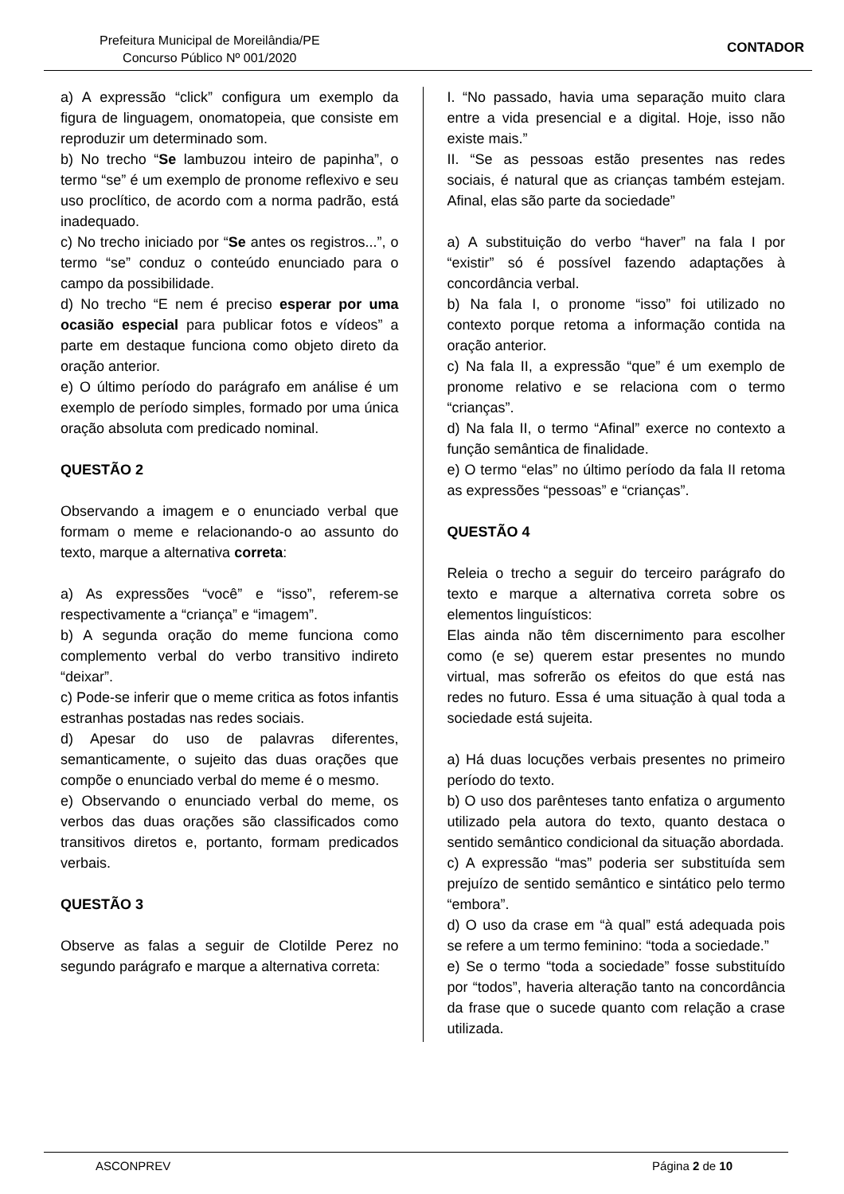Prefeitura Municipal de Moreilândia/PE
Concurso Público Nº 001/2020
CONTADOR
a) A expressão “click” configura um exemplo da figura de linguagem, onomatopeia, que consiste em reproduzir um determinado som.
b) No trecho “Se lambuzou inteiro de papinha”, o termo “se” é um exemplo de pronome reflexivo e seu uso proclítico, de acordo com a norma padrão, está inadequado.
c) No trecho iniciado por “Se antes os registros...”, o termo “se” conduz o conteúdo enunciado para o campo da possibilidade.
d) No trecho “E nem é preciso esperar por uma ocasião especial para publicar fotos e vídeos” a parte em destaque funciona como objeto direto da oração anterior.
e) O último período do parágrafo em análise é um exemplo de período simples, formado por uma única oração absoluta com predicado nominal.
QUESTÃO 2
Observando a imagem e o enunciado verbal que formam o meme e relacionando-o ao assunto do texto, marque a alternativa correta:
a) As expressões “você” e “isso”, referem-se respectivamente a “criança” e “imagem”.
b) A segunda oração do meme funciona como complemento verbal do verbo transitivo indireto “deixar”.
c) Pode-se inferir que o meme critica as fotos infantis estranhas postadas nas redes sociais.
d) Apesar do uso de palavras diferentes, semanticamente, o sujeito das duas orações que compõe o enunciado verbal do meme é o mesmo.
e) Observando o enunciado verbal do meme, os verbos das duas orações são classificados como transitivos diretos e, portanto, formam predicados verbais.
QUESTÃO 3
Observe as falas a seguir de Clotilde Perez no segundo parágrafo e marque a alternativa correta:
I. “No passado, havia uma separação muito clara entre a vida presencial e a digital. Hoje, isso não existe mais.”
II. “Se as pessoas estão presentes nas redes sociais, é natural que as crianças também estejam. Afinal, elas são parte da sociedade”
a) A substituição do verbo “haver” na fala I por “existir” só é possível fazendo adaptações à concordância verbal.
b) Na fala I, o pronome “isso” foi utilizado no contexto porque retoma a informação contida na oração anterior.
c) Na fala II, a expressão “que” é um exemplo de pronome relativo e se relaciona com o termo “crianças”.
d) Na fala II, o termo “Afinal” exerce no contexto a função semântica de finalidade.
e) O termo “elas” no último período da fala II retoma as expressões “pessoas” e “crianças”.
QUESTÃO 4
Releia o trecho a seguir do terceiro parágrafo do texto e marque a alternativa correta sobre os elementos linguísticos:
Elas ainda não têm discernimento para escolher como (e se) querem estar presentes no mundo virtual, mas sofrerão os efeitos do que está nas redes no futuro. Essa é uma situação à qual toda a sociedade está sujeita.
a) Há duas locuções verbais presentes no primeiro período do texto.
b) O uso dos parênteses tanto enfatiza o argumento utilizado pela autora do texto, quanto destaca o sentido semântico condicional da situação abordada.
c) A expressão “mas” poderia ser substituída sem prejuízo de sentido semântico e sintático pelo termo “embora”.
d) O uso da crase em “à qual” está adequada pois se refere a um termo feminino: “toda a sociedade.”
e) Se o termo “toda a sociedade” fosse substituído por “todos”, haveria alteração tanto na concordância da frase que o sucede quanto com relação a crase utilizada.
ASCONPREV Página 2 de 10